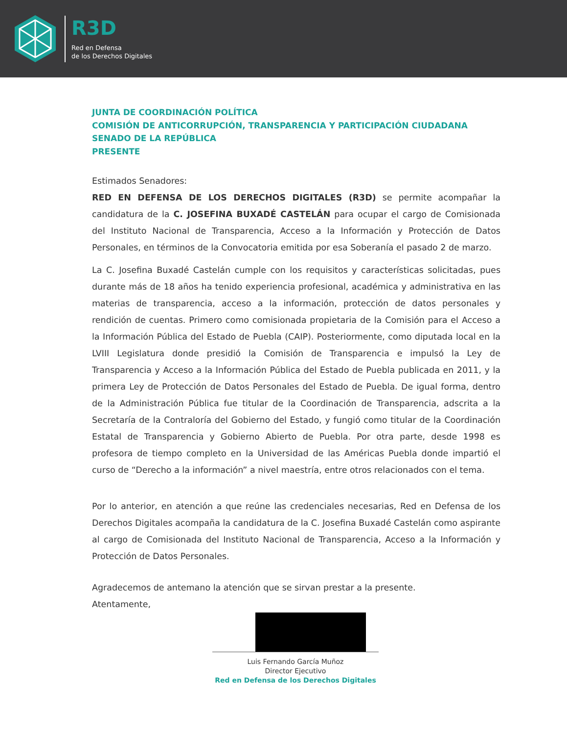R3D
Red en Defensa
de los Derechos Digitales
JUNTA DE COORDINACIÓN POLÍTICA
COMISIÓN DE ANTICORRUPCIÓN, TRANSPARENCIA Y PARTICIPACIÓN CIUDADANA
SENADO DE LA REPÚBLICA
PRESENTE
Estimados Senadores:
RED EN DEFENSA DE LOS DERECHOS DIGITALES (R3D) se permite acompañar la candidatura de la C. JOSEFINA BUXADÉ CASTELÁN para ocupar el cargo de Comisionada del Instituto Nacional de Transparencia, Acceso a la Información y Protección de Datos Personales, en términos de la Convocatoria emitida por esa Soberanía el pasado 2 de marzo.
La C. Josefina Buxadé Castelán cumple con los requisitos y características solicitadas, pues durante más de 18 años ha tenido experiencia profesional, académica y administrativa en las materias de transparencia, acceso a la información, protección de datos personales y rendición de cuentas. Primero como comisionada propietaria de la Comisión para el Acceso a la Información Pública del Estado de Puebla (CAIP). Posteriormente, como diputada local en la LVIII Legislatura donde presidió la Comisión de Transparencia e impulsó la Ley de Transparencia y Acceso a la Información Pública del Estado de Puebla publicada en 2011, y la primera Ley de Protección de Datos Personales del Estado de Puebla. De igual forma, dentro de la Administración Pública fue titular de la Coordinación de Transparencia, adscrita a la Secretaría de la Contraloría del Gobierno del Estado, y fungió como titular de la Coordinación Estatal de Transparencia y Gobierno Abierto de Puebla. Por otra parte, desde 1998 es profesora de tiempo completo en la Universidad de las Américas Puebla donde impartió el curso de “Derecho a la información” a nivel maestría, entre otros relacionados con el tema.
Por lo anterior, en atención a que reúne las credenciales necesarias, Red en Defensa de los Derechos Digitales acompaña la candidatura de la C. Josefina Buxadé Castelán como aspirante al cargo de Comisionada del Instituto Nacional de Transparencia, Acceso a la Información y Protección de Datos Personales.
Agradecemos de antemano la atención que se sirvan prestar a la presente.
Atentamente,
Luis Fernando García Muñoz
Director Ejecutivo
Red en Defensa de los Derechos Digitales